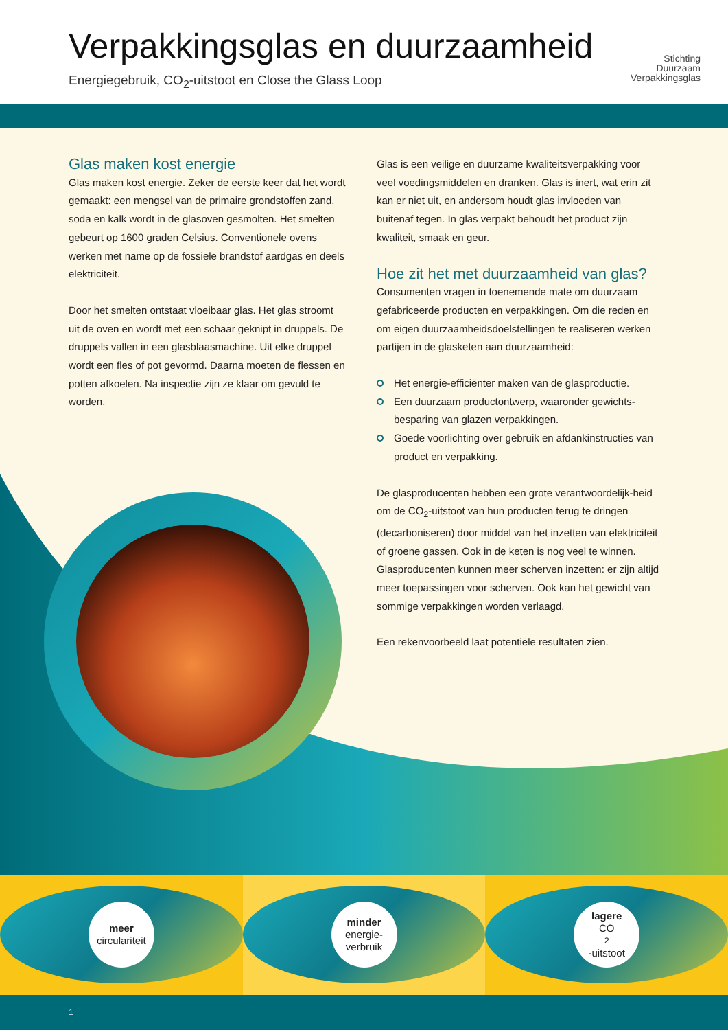Verpakkingsglas en duurzaamheid
Energiegebruik, CO<sub>2</sub>-uitstoot en Close the Glass Loop
Stichting
Duurzaam
Verpakkingsglas
Glas maken kost energie
Glas maken kost energie. Zeker de eerste keer dat het wordt gemaakt: een mengsel van de primaire grondstoffen zand, soda en kalk wordt in de glasoven gesmolten. Het smelten gebeurt op 1600 graden Celsius. Conventionele ovens werken met name op de fossiele brandstof aardgas en deels elektriciteit.
Door het smelten ontstaat vloeibaar glas. Het glas stroomt uit de oven en wordt met een schaar geknipt in druppels. De druppels vallen in een glasblaasmachine. Uit elke druppel wordt een fles of pot gevormd. Daarna moeten de flessen en potten afkoelen. Na inspectie zijn ze klaar om gevuld te worden.
Glas is een veilige en duurzame kwaliteitsverpakking voor veel voedingsmiddelen en dranken. Glas is inert, wat erin zit kan er niet uit, en andersom houdt glas invloeden van buitenaf tegen. In glas verpakt behoudt het product zijn kwaliteit, smaak en geur.
Hoe zit het met duurzaamheid van glas?
Consumenten vragen in toenemende mate om duurzaam gefabriceerde producten en verpakkingen. Om die reden en om eigen duurzaamheidsdoelstellingen te realiseren werken partijen in de glasketen aan duurzaamheid:
Het energie-efficiënter maken van de glasproductie.
Een duurzaam productontwerp, waaronder gewichts-besparing van glazen verpakkingen.
Goede voorlichting over gebruik en afdankinstructies van product en verpakking.
De glasproducenten hebben een grote verantwoordelijk-heid om de CO<sub>2</sub>-uitstoot van hun producten terug te dringen (decarboniseren) door middel van het inzetten van elektriciteit of groene gassen. Ook in de keten is nog veel te winnen. Glasproducenten kunnen meer scherven inzetten: er zijn altijd meer toepassingen voor scherven. Ook kan het gewicht van sommige verpakkingen worden verlaagd.
Een rekenvoorbeeld laat potentiële resultaten zien.
meer
circulariteit
minder
energie-
verbruik
lagere
CO<sub>2</sub>-uitstoot
1